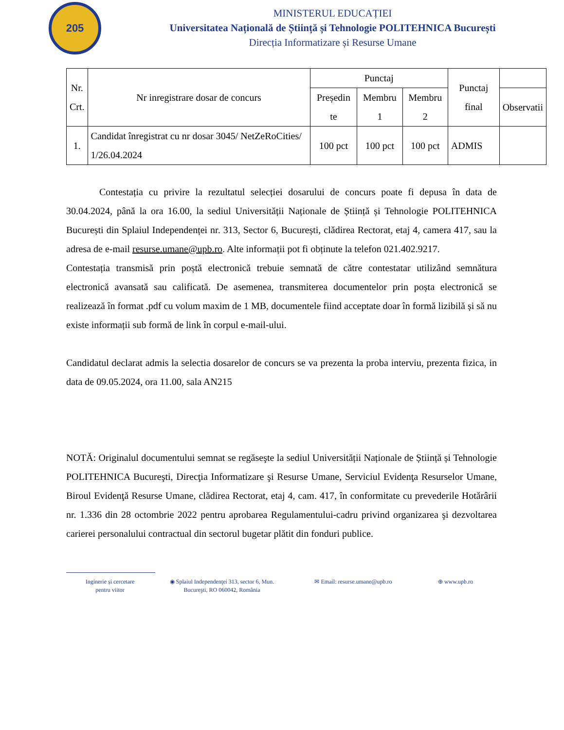205
MINISTERUL EDUCAȚIEI
Universitatea Națională de Știință și Tehnologie POLITEHNICA București
Direcția Informatizare și Resurse Umane
| Nr. Crt. | Nr inregistrare dosar de concurs | Punctaj | | | Punctaj final | |
| --- | --- | --- | --- | --- | --- | --- |
| | | Președin te | Membru 1 | Membru 2 | | Observatii |
| 1. | Candidat înregistrat cu nr dosar 3045/ NetZeRoCities/ 1/26.04.2024 | 100 pct | 100 pct | 100 pct | ADMIS | |
Contestația cu privire la rezultatul selecției dosarului de concurs poate fi depusa în data de 30.04.2024, până la ora 16.00, la sediul Universității Naționale de Știință și Tehnologie POLITEHNICA București din Splaiul Independenței nr. 313, Sector 6, București, clădirea Rectorat, etaj 4, camera 417, sau la adresa de e-mail resurse.umane@upb.ro. Alte informații pot fi obținute la telefon 021.402.9217.
Contestația transmisă prin poștă electronică trebuie semnată de către contestatar utilizând semnătura electronică avansată sau calificată. De asemenea, transmiterea documentelor prin poșta electronică se realizează în format .pdf cu volum maxim de 1 MB, documentele fiind acceptate doar în formă lizibilă și să nu existe informații sub formă de link în corpul e-mail-ului.
Candidatul declarat admis la selectia dosarelor de concurs se va prezenta la proba interviu, prezenta fizica, in data de 09.05.2024, ora 11.00, sala AN215
NOTĂ: Originalul documentului semnat se regăseşte la sediul Universității Naționale de Știință și Tehnologie POLITEHNICA Bucureşti, Direcţia Informatizare şi Resurse Umane, Serviciul Evidenţa Resurselor Umane, Biroul Evidenţă Resurse Umane, clădirea Rectorat, etaj 4, cam. 417, în conformitate cu prevederile Hotărârii nr. 1.336 din 28 octombrie 2022 pentru aprobarea Regulamentului-cadru privind organizarea şi dezvoltarea carierei personalului contractual din sectorul bugetar plătit din fonduri publice.
Inginerie și cercetare
pentru viitor
◉ Splaiul Independenţei 313, sector 6, Mun.
Bucureşti, RO 060042, România
✉ Email: resurse.umane@upb.ro ⊕ www.upb.ro